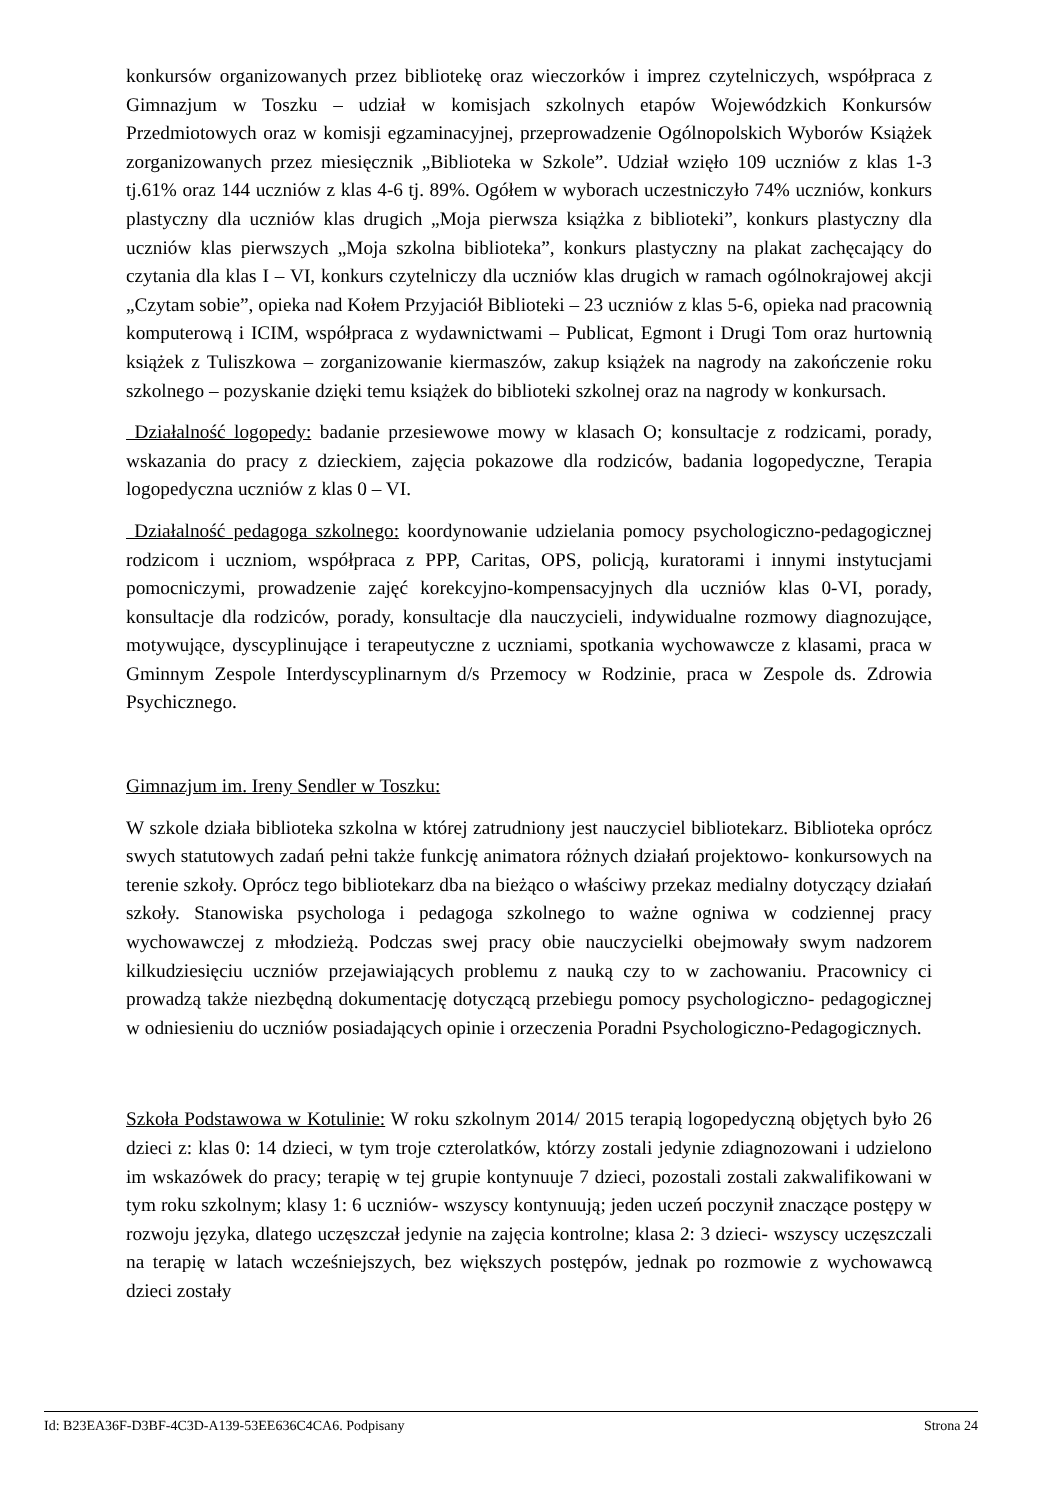konkursów organizowanych przez bibliotekę oraz wieczorków i imprez czytelniczych, współpraca z Gimnazjum w Toszku – udział w komisjach szkolnych etapów Wojewódzkich Konkursów Przedmiotowych oraz w komisji egzaminacyjnej, przeprowadzenie Ogólnopolskich Wyborów Książek zorganizowanych przez miesięcznik „Biblioteka w Szkole”. Udział wzięło 109 uczniów z klas 1-3 tj.61% oraz 144 uczniów z klas 4-6 tj. 89%. Ogółem w wyborach uczestniczyło 74% uczniów, konkurs plastyczny dla uczniów klas drugich „Moja pierwsza książka z biblioteki”, konkurs plastyczny dla uczniów klas pierwszych „Moja szkolna biblioteka”, konkurs plastyczny na plakat zachęcający do czytania dla klas I – VI, konkurs czytelniczy dla uczniów klas drugich w ramach ogólnokrajowej akcji „Czytam sobie”, opieka nad Kołem Przyjaciół Biblioteki – 23 uczniów z klas 5-6, opieka nad pracownią komputerową i ICIM, współpraca z wydawnictwami – Publicat, Egmont i Drugi Tom oraz hurtownią książek z Tuliszkowa – zorganizowanie kiermaszów, zakup książek na nagrody na zakończenie roku szkolnego – pozyskanie dzięki temu książek do biblioteki szkolnej oraz na nagrody w konkursach.
Działalność logopedy: badanie przesiewowe mowy w klasach O; konsultacje z rodzicami, porady, wskazania do pracy z dzieckiem, zajęcia pokazowe dla rodziców, badania logopedyczne, Terapia logopedyczna uczniów z klas 0 – VI.
Działalność pedagoga szkolnego: koordynowanie udzielania pomocy psychologiczno-pedagogicznej rodzicom i uczniom, współpraca z PPP, Caritas, OPS, policją, kuratorami i innymi instytucjami pomocniczymi, prowadzenie zajęć korekcyjno-kompensacyjnych dla uczniów klas 0-VI, porady, konsultacje dla rodziców, porady, konsultacje dla nauczycieli, indywidualne rozmowy diagnozujące, motywujące, dyscyplinujące i terapeutyczne z uczniami, spotkania wychowawcze z klasami, praca w Gminnym Zespole Interdyscyplinarnym d/s Przemocy w Rodzinie, praca w Zespole ds. Zdrowia Psychicznego.
Gimnazjum im. Ireny Sendler w Toszku:
W szkole działa biblioteka szkolna w której zatrudniony jest nauczyciel bibliotekarz. Biblioteka oprócz swych statutowych zadań pełni także funkcję animatora różnych działań projektowo- konkursowych na terenie szkoły. Oprócz tego bibliotekarz dba na bieżąco o właściwy przekaz medialny dotyczący działań szkoły. Stanowiska psychologa i pedagoga szkolnego to ważne ogniwa w codziennej pracy wychowawczej z młodzieżą. Podczas swej pracy obie nauczycielki obejmowały swym nadzorem kilkudziesięciu uczniów przejawiających problemu z nauką czy to w zachowaniu. Pracownicy ci prowadzą także niezbędną dokumentację dotyczącą przebiegu pomocy psychologiczno- pedagogicznej w odniesieniu do uczniów posiadających opinie i orzeczenia Poradni Psychologiczno-Pedagogicznych.
Szkoła Podstawowa w Kotulinie: W roku szkolnym 2014/ 2015 terapią logopedyczną objętych było 26 dzieci z: klas 0: 14 dzieci, w tym troje czterolatków, którzy zostali jedynie zdiagnozowani i udzielono im wskazówek do pracy; terapię w tej grupie kontynuuje 7 dzieci, pozostali zostali zakwalifikowani w tym roku szkolnym; klasy 1: 6 uczniów- wszyscy kontynuują; jeden uczeń poczynił znaczące postępy w rozwoju języka, dlatego uczęszczał jedynie na zajęcia kontrolne; klasa 2: 3 dzieci- wszyscy uczęszczali na terapię w latach wcześniejszych, bez większych postępów, jednak po rozmowie z wychowawcą dzieci zostały
Id: B23EA36F-D3BF-4C3D-A139-53EE636C4CA6. Podpisany Strona 24